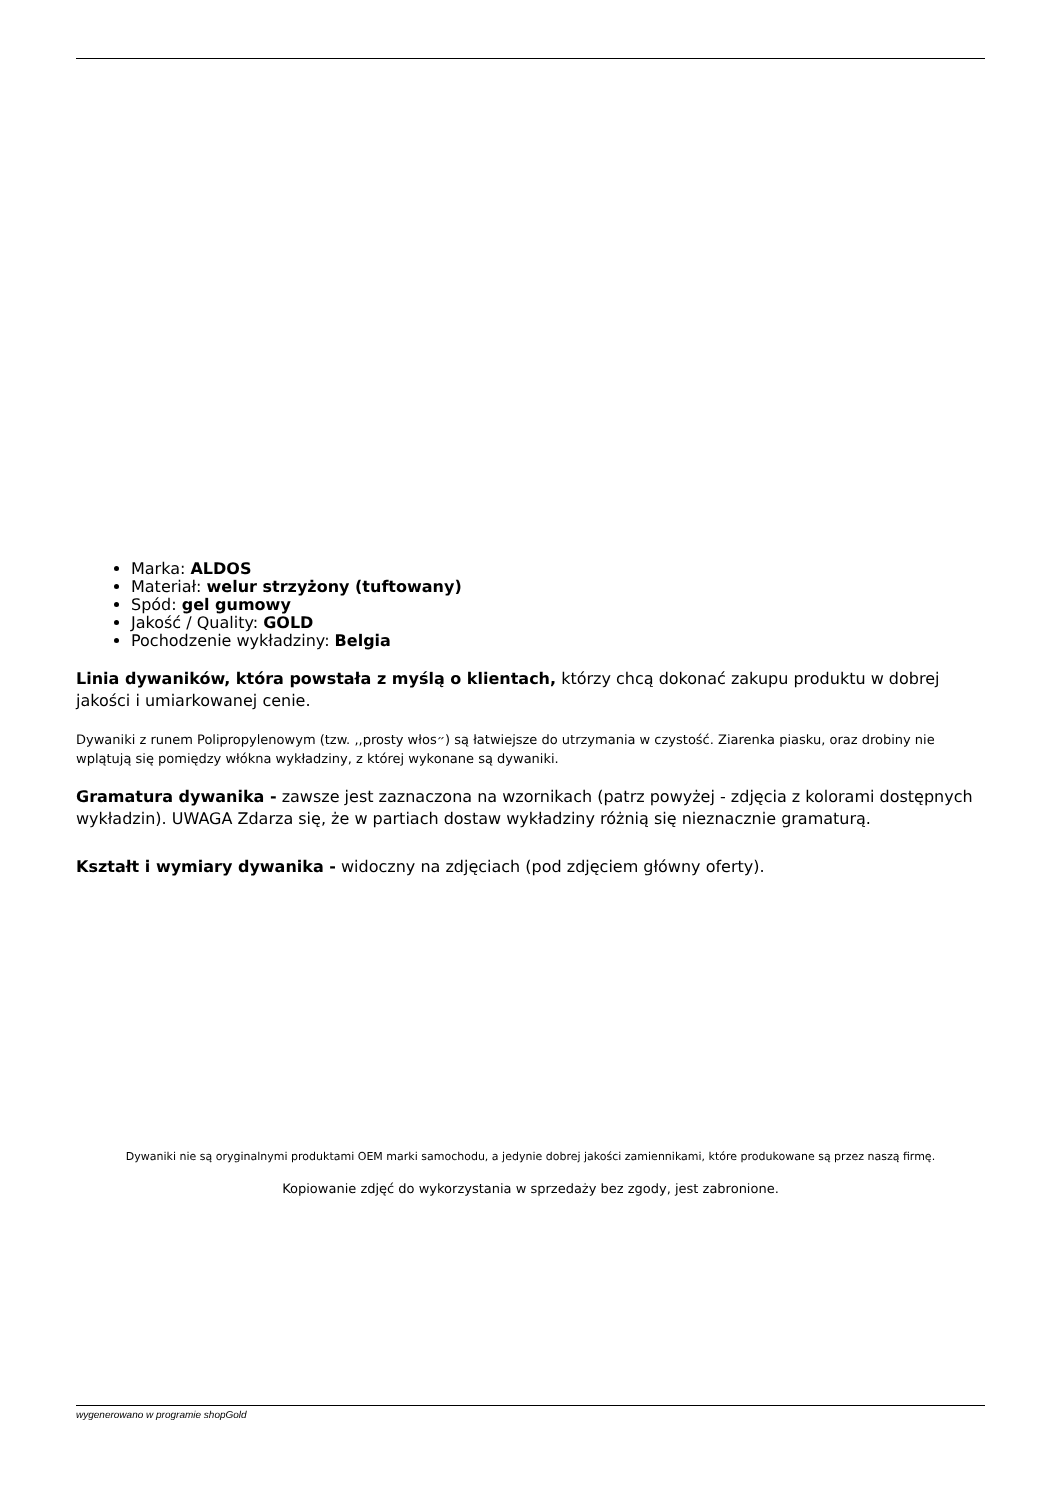Marka: ALDOS
Materiał: welur strzyżony (tuftowany)
Spód: gel gumowy
Jakość / Quality: GOLD
Pochodzenie wykładziny: Belgia
Linia dywaników, która powstała z myślą o klientach, którzy chcą dokonać zakupu produktu w dobrej jakości i umiarkowanej cenie.
Dywaniki z runem Polipropylenowym (tzw. ,,prosty włos״) są łatwiejsze do utrzymania w czystość. Ziarenka piasku, oraz drobiny nie wplątują się pomiędzy włókna wykładziny, z której wykonane są dywaniki.
Gramatura dywanika - zawsze jest zaznaczona na wzornikach (patrz powyżej - zdjęcia z kolorami dostępnych wykładzin). UWAGA Zdarza się, że w partiach dostaw wykładziny różnią się nieznacznie gramaturą.
Kształt i wymiary dywanika - widoczny na zdjęciach (pod zdjęciem główny oferty).
Dywaniki nie są oryginalnymi produktami OEM marki samochodu, a jedynie dobrej jakości zamiennikami, które produkowane są przez naszą firmę.
Kopiowanie zdjęć do wykorzystania w sprzedaży bez zgody, jest zabronione.
wygenerowano w programie shopGold